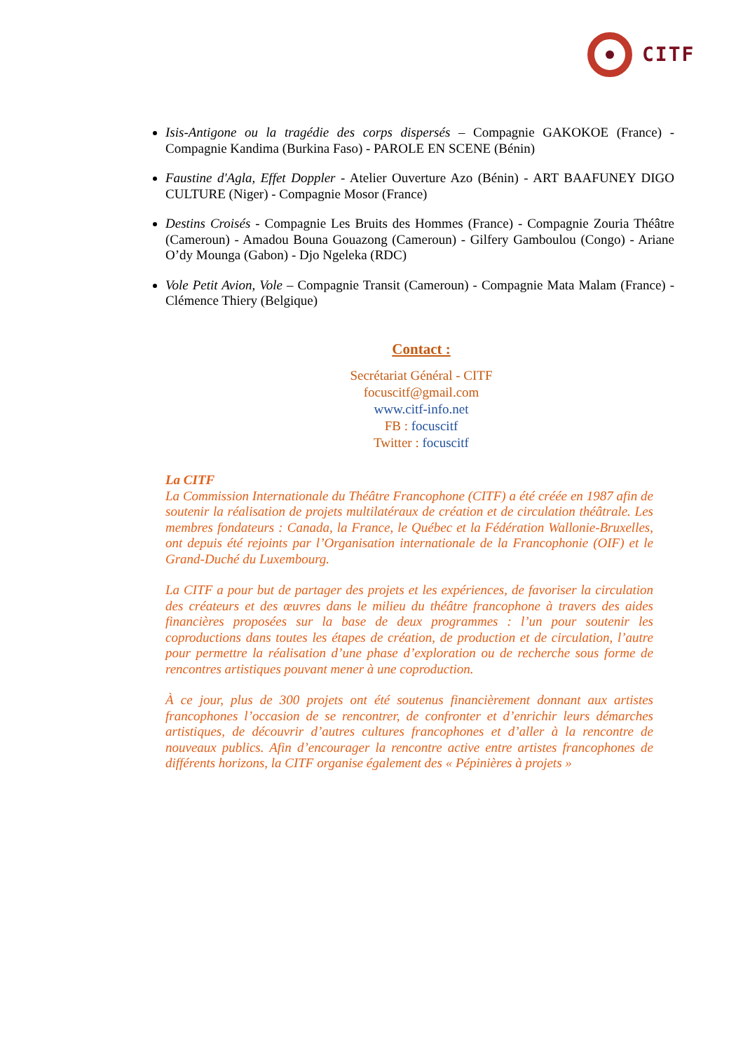CITF
Isis-Antigone ou la tragédie des corps dispersés – Compagnie GAKOKOE (France) - Compagnie Kandima (Burkina Faso) - PAROLE EN SCENE (Bénin)
Faustine d'Agla, Effet Doppler - Atelier Ouverture Azo (Bénin) - ART BAAFUNEY DIGO CULTURE (Niger) - Compagnie Mosor (France)
Destins Croisés - Compagnie Les Bruits des Hommes (France) - Compagnie Zouria Théâtre (Cameroun) - Amadou Bouna Gouazong (Cameroun) - Gilfery Gamboulou (Congo) - Ariane O’dy Mounga (Gabon) - Djo Ngeleka (RDC)
Vole Petit Avion, Vole – Compagnie Transit (Cameroun) - Compagnie Mata Malam (France) - Clémence Thiery (Belgique)
Contact :
Secrétariat Général - CITF
focuscitf@gmail.com
www.citf-info.net
FB : focuscitf
Twitter : focuscitf
La CITF
La Commission Internationale du Théâtre Francophone (CITF) a été créée en 1987 afin de soutenir la réalisation de projets multilatéraux de création et de circulation théâtrale. Les membres fondateurs : Canada, la France, le Québec et la Fédération Wallonie-Bruxelles, ont depuis été rejoints par l’Organisation internationale de la Francophonie (OIF) et le Grand-Duché du Luxembourg.
La CITF a pour but de partager des projets et les expériences, de favoriser la circulation des créateurs et des œuvres dans le milieu du théâtre francophone à travers des aides financières proposées sur la base de deux programmes : l’un pour soutenir les coproductions dans toutes les étapes de création, de production et de circulation, l’autre pour permettre la réalisation d’une phase d’exploration ou de recherche sous forme de rencontres artistiques pouvant mener à une coproduction.
À ce jour, plus de 300 projets ont été soutenus financièrement donnant aux artistes francophones l’occasion de se rencontrer, de confronter et d’enrichir leurs démarches artistiques, de découvrir d’autres cultures francophones et d’aller à la rencontre de nouveaux publics. Afin d’encourager la rencontre active entre artistes francophones de différents horizons, la CITF organise également des « Pépinières à projets »